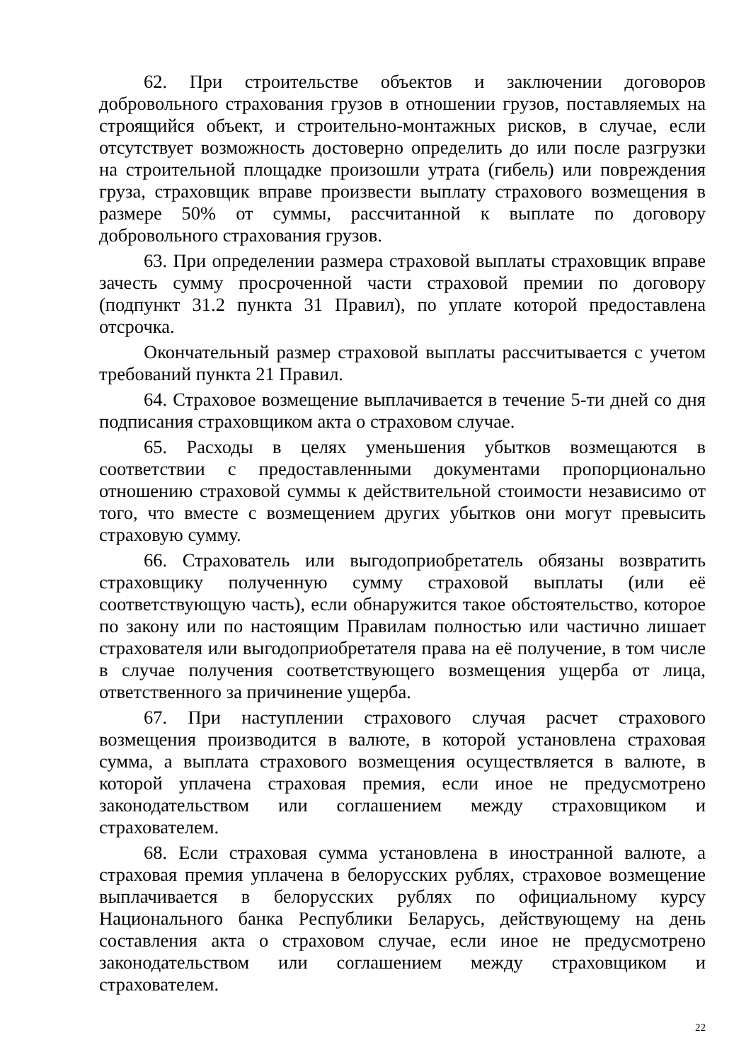62. При строительстве объектов и заключении договоров добровольного страхования грузов в отношении грузов, поставляемых на строящийся объект, и строительно-монтажных рисков, в случае, если отсутствует возможность достоверно определить до или после разгрузки на строительной площадке произошли утрата (гибель) или повреждения груза, страховщик вправе произвести выплату страхового возмещения в размере 50% от суммы, рассчитанной к выплате по договору добровольного страхования грузов.
63. При определении размера страховой выплаты страховщик вправе зачесть сумму просроченной части страховой премии по договору (подпункт 31.2 пункта 31 Правил), по уплате которой предоставлена отсрочка.
Окончательный размер страховой выплаты рассчитывается с учетом требований пункта 21 Правил.
64. Страховое возмещение выплачивается в течение 5-ти дней со дня подписания страховщиком акта о страховом случае.
65. Расходы в целях уменьшения убытков возмещаются в соответствии с предоставленными документами пропорционально отношению страховой суммы к действительной стоимости независимо от того, что вместе с возмещением других убытков они могут превысить страховую сумму.
66. Страхователь или выгодоприобретатель обязаны возвратить страховщику полученную сумму страховой выплаты (или её соответствующую часть), если обнаружится такое обстоятельство, которое по закону или по настоящим Правилам полностью или частично лишает страхователя или выгодоприобретателя права на её получение, в том числе в случае получения соответствующего возмещения ущерба от лица, ответственного за причинение ущерба.
67. При наступлении страхового случая расчет страхового возмещения производится в валюте, в которой установлена страховая сумма, а выплата страхового возмещения осуществляется в валюте, в которой уплачена страховая премия, если иное не предусмотрено законодательством или соглашением между страховщиком и страхователем.
68. Если страховая сумма установлена в иностранной валюте, а страховая премия уплачена в белорусских рублях, страховое возмещение выплачивается в белорусских рублях по официальному курсу Национального банка Республики Беларусь, действующему на день составления акта о страховом случае, если иное не предусмотрено законодательством или соглашением между страховщиком и страхователем.
22